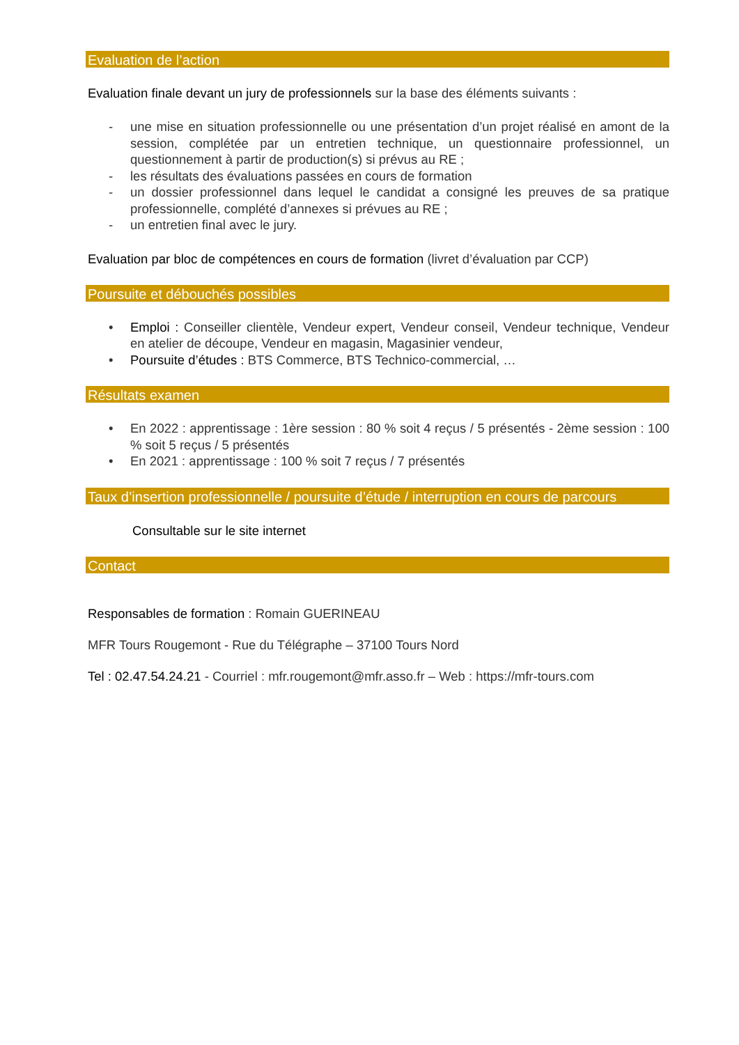Evaluation de l’action
Evaluation finale devant un jury de professionnels sur la base des éléments suivants :
- une mise en situation professionnelle ou une présentation d’un projet réalisé en amont de la session, complétée par un entretien technique, un questionnaire professionnel, un questionnement à partir de production(s) si prévus au RE ;
- les résultats des évaluations passées en cours de formation
- un dossier professionnel dans lequel le candidat a consigné les preuves de sa pratique professionnelle, complété d’annexes si prévues au RE ;
- un entretien final avec le jury.
Evaluation par bloc de compétences en cours de formation (livret d’évaluation par CCP)
Poursuite et débouchés possibles
• Emploi : Conseiller clientèle, Vendeur expert, Vendeur conseil, Vendeur technique, Vendeur en atelier de découpe, Vendeur en magasin, Magasinier vendeur,
• Poursuite d’études : BTS Commerce, BTS Technico-commercial, …
Résultats examen
• En 2022 : apprentissage : 1ère session : 80 % soit 4 reçus / 5 présentés - 2ème session : 100 % soit 5 reçus / 5 présentés
• En 2021 : apprentissage : 100 % soit 7 reçus / 7 présentés
Taux d’insertion professionnelle / poursuite d’étude / interruption en cours de parcours
Consultable sur le site internet
Contact
Responsables de formation : Romain GUERINEAU
MFR Tours Rougemont - Rue du Télégraphe – 37100 Tours Nord
Tel : 02.47.54.24.21 - Courriel : mfr.rougemont@mfr.asso.fr – Web : https://mfr-tours.com